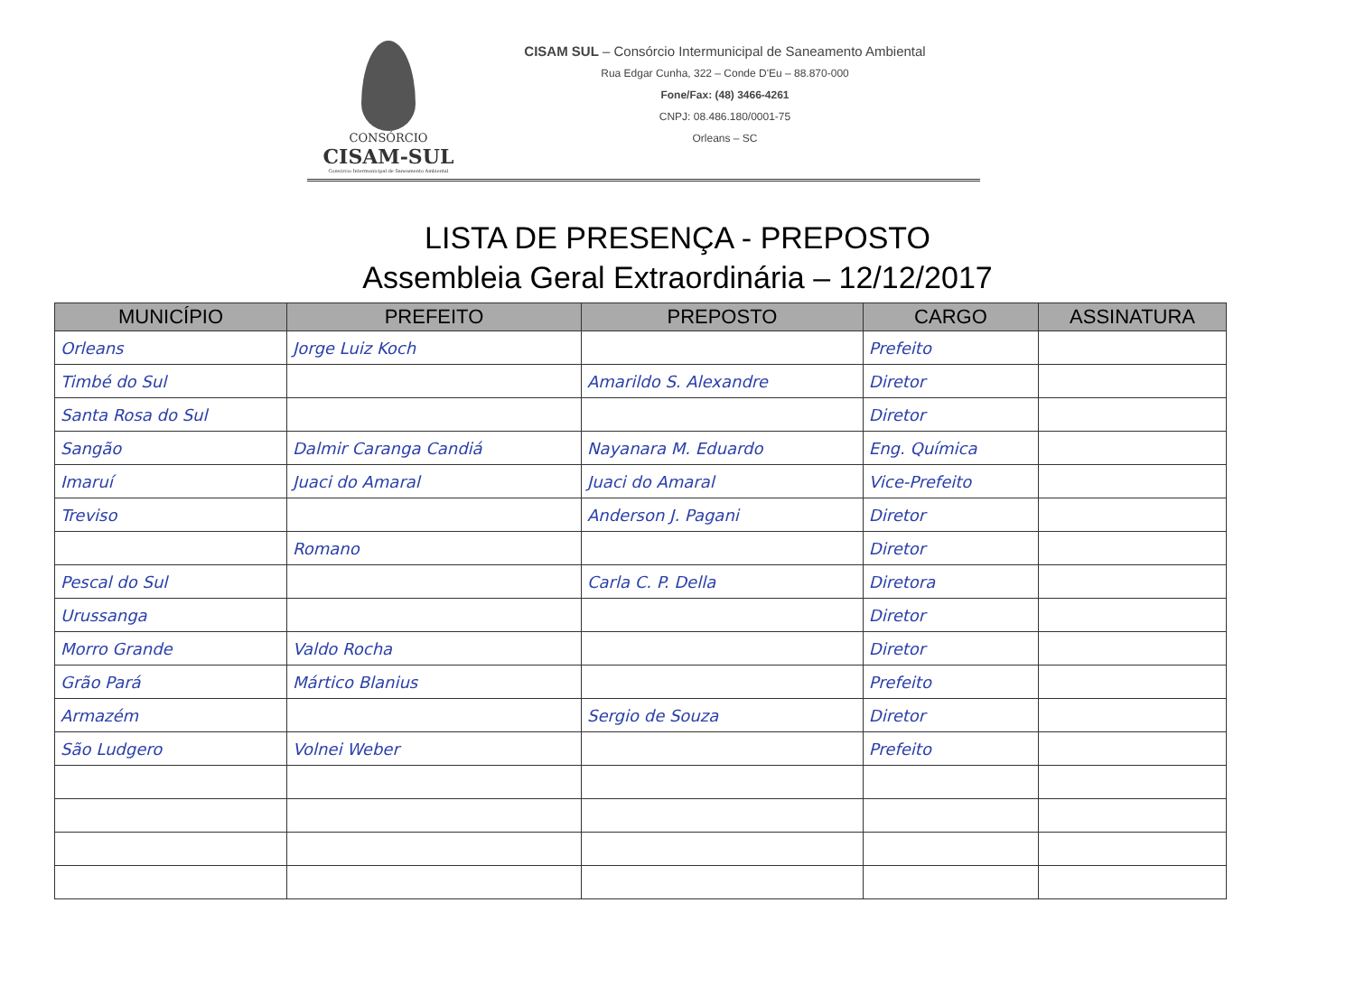CONSÓRCIO
CISAM-SUL
Consórcio Intermunicipal de Saneamento Ambiental
CISAM SUL – Consórcio Intermunicipal de Saneamento Ambiental
Rua Edgar Cunha, 322 – Conde D'Eu – 88.870-000
Fone/Fax: (48) 3466-4261
CNPJ: 08.486.180/0001-75
Orleans – SC
LISTA DE PRESENÇA - PREPOSTO
Assembleia Geral Extraordinária – 12/12/2017
| MUNICÍPIO | PREFEITO | PREPOSTO | CARGO | ASSINATURA |
| --- | --- | --- | --- | --- |
| Orleans | Jorge Luiz Koch | | Prefeito | |
| Timbé do Sul | | Amarildo S. Alexandre | Diretor | |
| Santa Rosa do Sul | | | Diretor | |
| Sangão | Dalmir Caranga Candiá | Nayanara M. Eduardo | Eng. Química | |
| Imaruí | Juaci do Amaral | Juaci do Amaral | Vice-Prefeito | |
| Treviso | | Anderson J. Pagani | Diretor | |
| | Romano | | Diretor | |
| Pescal do Sul | | Carla C. P. Della | Diretora | |
| Urussanga | | | Diretor | |
| Morro Grande | Valdo Rocha | | Diretor | |
| Grão Pará | Mártico Blanius | | Prefeito | |
| Armazém | | Sergio de Souza | Diretor | |
| São Ludgero | Volnei Weber | | Prefeito | |